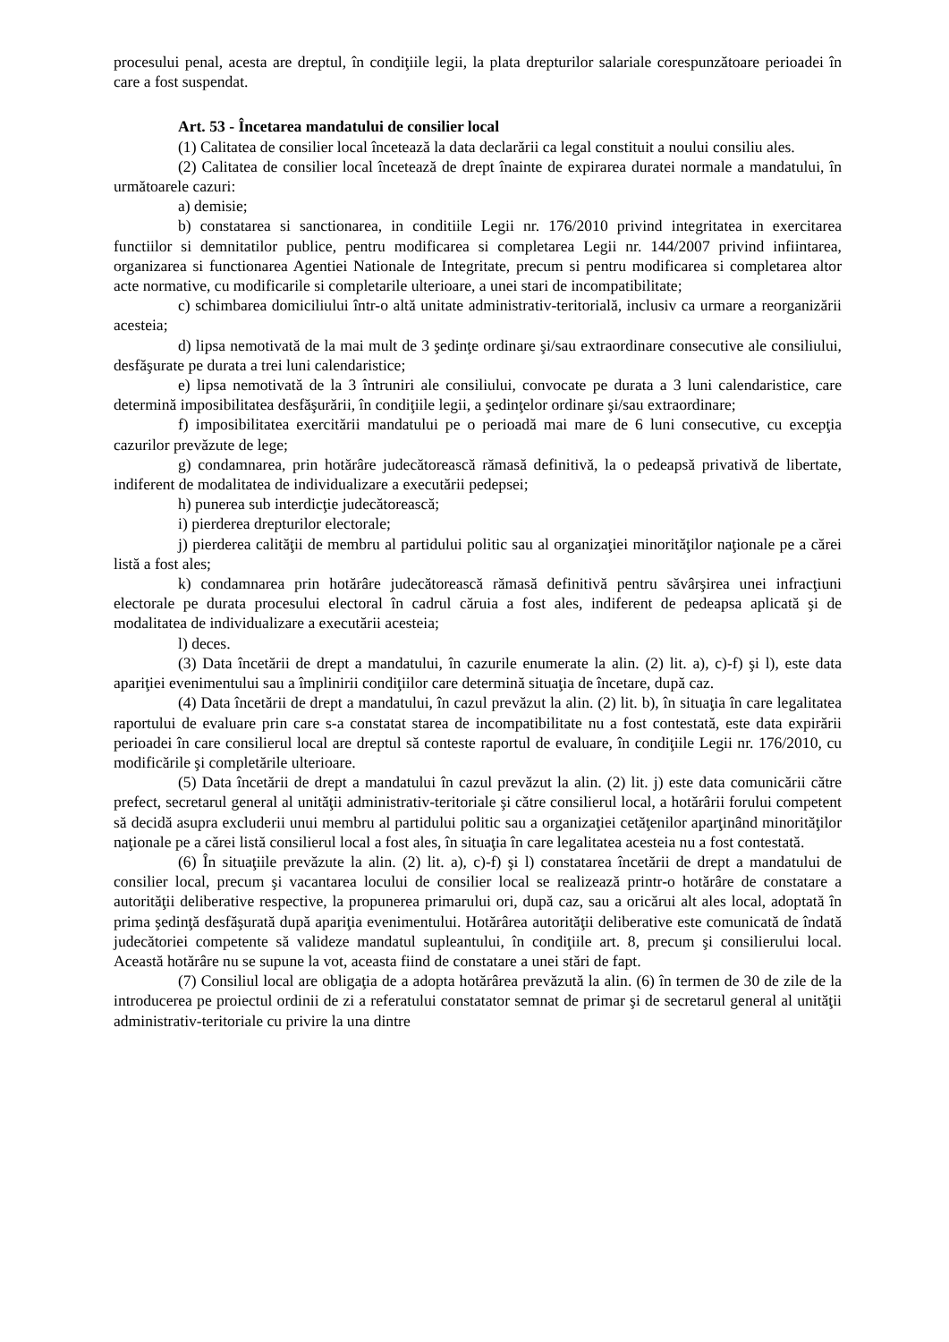procesului penal, acesta are dreptul, în condiţiile legii, la plata drepturilor salariale corespunzătoare perioadei în care a fost suspendat.
Art. 53 - Încetarea mandatului de consilier local
(1) Calitatea de consilier local încetează la data declarării ca legal constituit a noului consiliu ales.
(2) Calitatea de consilier local încetează de drept înainte de expirarea duratei normale a mandatului, în următoarele cazuri:
a) demisie;
b) constatarea si sanctionarea, in conditiile Legii nr. 176/2010 privind integritatea in exercitarea functiilor si demnitatilor publice, pentru modificarea si completarea Legii nr. 144/2007 privind infiintarea, organizarea si functionarea Agentiei Nationale de Integritate, precum si pentru modificarea si completarea altor acte normative, cu modificarile si completarile ulterioare, a unei stari de incompatibilitate;
c) schimbarea domiciliului într-o altă unitate administrativ-teritorială, inclusiv ca urmare a reorganizării acesteia;
d) lipsa nemotivată de la mai mult de 3 şedinţe ordinare şi/sau extraordinare consecutive ale consiliului, desfăşurate pe durata a trei luni calendaristice;
e) lipsa nemotivată de la 3 întruniri ale consiliului, convocate pe durata a 3 luni calendaristice, care determină imposibilitatea desfăşurării, în condiţiile legii, a şedinţelor ordinare şi/sau extraordinare;
f) imposibilitatea exercitării mandatului pe o perioadă mai mare de 6 luni consecutive, cu excepţia cazurilor prevăzute de lege;
g) condamnarea, prin hotărâre judecătorească rămasă definitivă, la o pedeapsă privativă de libertate, indiferent de modalitatea de individualizare a executării pedepsei;
h) punerea sub interdicţie judecătorească;
i) pierderea drepturilor electorale;
j) pierderea calităţii de membru al partidului politic sau al organizaţiei minorităţilor naţionale pe a cărei listă a fost ales;
k) condamnarea prin hotărâre judecătorească rămasă definitivă pentru săvârşirea unei infracţiuni electorale pe durata procesului electoral în cadrul căruia a fost ales, indiferent de pedeapsa aplicată şi de modalitatea de individualizare a executării acesteia;
l) deces.
(3) Data încetării de drept a mandatului, în cazurile enumerate la alin. (2) lit. a), c)-f) şi l), este data apariţiei evenimentului sau a împlinirii condiţiilor care determină situaţia de încetare, după caz.
(4) Data încetării de drept a mandatului, în cazul prevăzut la alin. (2) lit. b), în situaţia în care legalitatea raportului de evaluare prin care s-a constatat starea de incompatibilitate nu a fost contestată, este data expirării perioadei în care consilierul local are dreptul să conteste raportul de evaluare, în condiţiile Legii nr. 176/2010, cu modificările şi completările ulterioare.
(5) Data încetării de drept a mandatului în cazul prevăzut la alin. (2) lit. j) este data comunicării către prefect, secretarul general al unităţii administrativ-teritoriale şi către consilierul local, a hotărârii forului competent să decidă asupra excluderii unui membru al partidului politic sau a organizaţiei cetăţenilor aparţinând minorităţilor naţionale pe a cărei listă consilierul local a fost ales, în situaţia în care legalitatea acesteia nu a fost contestată.
(6) În situaţiile prevăzute la alin. (2) lit. a), c)-f) şi l) constatarea încetării de drept a mandatului de consilier local, precum şi vacantarea locului de consilier local se realizează printr-o hotărâre de constatare a autorităţii deliberative respective, la propunerea primarului ori, după caz, sau a oricărui alt ales local, adoptată în prima şedinţă desfăşurată după apariţia evenimentului. Hotărârea autorităţii deliberative este comunicată de îndată judecătoriei competente să valideze mandatul supleantului, în condiţiile art. 8, precum şi consilierului local. Această hotărâre nu se supune la vot, aceasta fiind de constatare a unei stări de fapt.
(7) Consiliul local are obligaţia de a adopta hotărârea prevăzută la alin. (6) în termen de 30 de zile de la introducerea pe proiectul ordinii de zi a referatului constatator semnat de primar şi de secretarul general al unităţii administrativ-teritoriale cu privire la una dintre